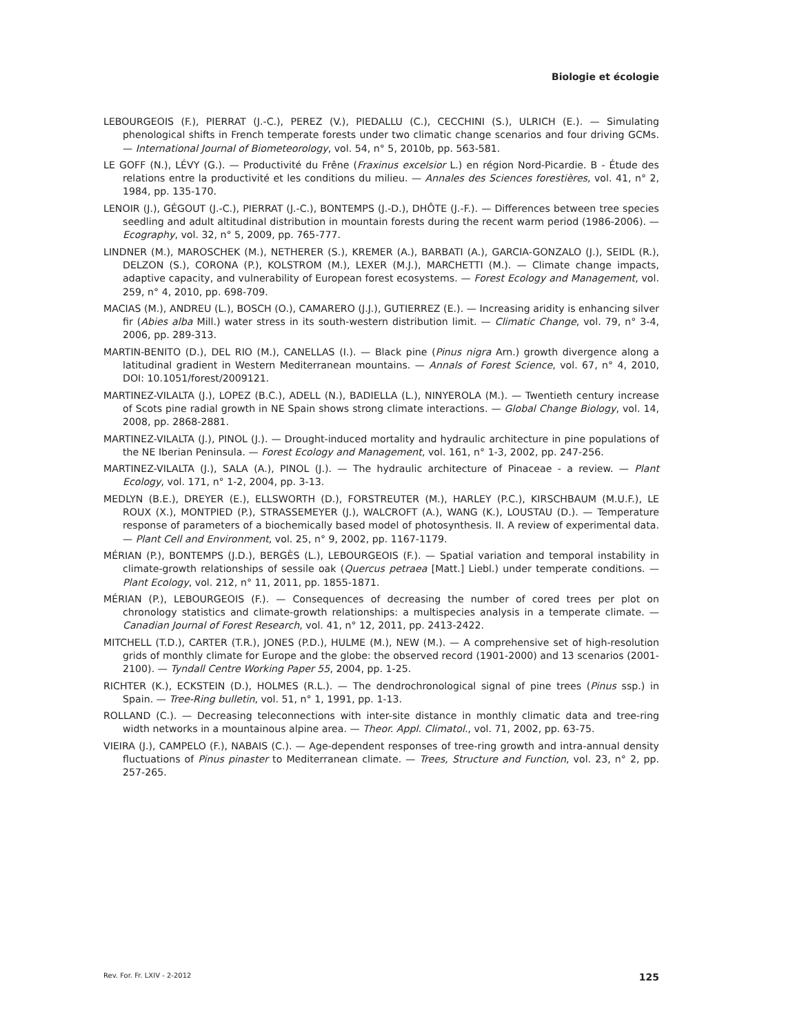Biologie et écologie
LEBOURGEOIS (F.), PIERRAT (J.-C.), PEREZ (V.), PIEDALLU (C.), CECCHINI (S.), ULRICH (E.). — Simulating phenological shifts in French temperate forests under two climatic change scenarios and four driving GCMs. — International Journal of Biometeorology, vol. 54, n° 5, 2010b, pp. 563-581.
LE GOFF (N.), LÉVY (G.). — Productivité du Frêne (Fraxinus excelsior L.) en région Nord-Picardie. B - Étude des relations entre la productivité et les conditions du milieu. — Annales des Sciences forestières, vol. 41, n° 2, 1984, pp. 135-170.
LENOIR (J.), GÉGOUT (J.-C.), PIERRAT (J.-C.), BONTEMPS (J.-D.), DHÔTE (J.-F.). — Differences between tree species seedling and adult altitudinal distribution in mountain forests during the recent warm period (1986-2006). — Ecography, vol. 32, n° 5, 2009, pp. 765-777.
LINDNER (M.), MAROSCHEK (M.), NETHERER (S.), KREMER (A.), BARBATI (A.), GARCIA-GONZALO (J.), SEIDL (R.), DELZON (S.), CORONA (P.), KOLSTROM (M.), LEXER (M.J.), MARCHETTI (M.). — Climate change impacts, adaptive capacity, and vulnerability of European forest ecosystems. — Forest Ecology and Management, vol. 259, n° 4, 2010, pp. 698-709.
MACIAS (M.), ANDREU (L.), BOSCH (O.), CAMARERO (J.J.), GUTIERREZ (E.). — Increasing aridity is enhancing silver fir (Abies alba Mill.) water stress in its south-western distribution limit. — Climatic Change, vol. 79, n° 3-4, 2006, pp. 289-313.
MARTIN-BENITO (D.), DEL RIO (M.), CANELLAS (I.). — Black pine (Pinus nigra Arn.) growth divergence along a latitudinal gradient in Western Mediterranean mountains. — Annals of Forest Science, vol. 67, n° 4, 2010, DOI: 10.1051/forest/2009121.
MARTINEZ-VILALTA (J.), LOPEZ (B.C.), ADELL (N.), BADIELLA (L.), NINYEROLA (M.). — Twentieth century increase of Scots pine radial growth in NE Spain shows strong climate interactions. — Global Change Biology, vol. 14, 2008, pp. 2868-2881.
MARTINEZ-VILALTA (J.), PINOL (J.). — Drought-induced mortality and hydraulic architecture in pine populations of the NE Iberian Peninsula. — Forest Ecology and Management, vol. 161, n° 1-3, 2002, pp. 247-256.
MARTINEZ-VILALTA (J.), SALA (A.), PINOL (J.). — The hydraulic architecture of Pinaceae - a review. — Plant Ecology, vol. 171, n° 1-2, 2004, pp. 3-13.
MEDLYN (B.E.), DREYER (E.), ELLSWORTH (D.), FORSTREUTER (M.), HARLEY (P.C.), KIRSCHBAUM (M.U.F.), LE ROUX (X.), MONTPIED (P.), STRASSEMEYER (J.), WALCROFT (A.), WANG (K.), LOUSTAU (D.). — Temperature response of parameters of a biochemically based model of photosynthesis. II. A review of experimental data. — Plant Cell and Environment, vol. 25, n° 9, 2002, pp. 1167-1179.
MÉRIAN (P.), BONTEMPS (J.D.), BERGÈS (L.), LEBOURGEOIS (F.). — Spatial variation and temporal instability in climate-growth relationships of sessile oak (Quercus petraea [Matt.] Liebl.) under temperate conditions. — Plant Ecology, vol. 212, n° 11, 2011, pp. 1855-1871.
MÉRIAN (P.), LEBOURGEOIS (F.). — Consequences of decreasing the number of cored trees per plot on chronology statistics and climate-growth relationships: a multispecies analysis in a temperate climate. — Canadian Journal of Forest Research, vol. 41, n° 12, 2011, pp. 2413-2422.
MITCHELL (T.D.), CARTER (T.R.), JONES (P.D.), HULME (M.), NEW (M.). — A comprehensive set of high-resolution grids of monthly climate for Europe and the globe: the observed record (1901-2000) and 13 scenarios (2001-2100). — Tyndall Centre Working Paper 55, 2004, pp. 1-25.
RICHTER (K.), ECKSTEIN (D.), HOLMES (R.L.). — The dendrochronological signal of pine trees (Pinus ssp.) in Spain. — Tree-Ring bulletin, vol. 51, n° 1, 1991, pp. 1-13.
ROLLAND (C.). — Decreasing teleconnections with inter-site distance in monthly climatic data and tree-ring width networks in a mountainous alpine area. — Theor. Appl. Climatol., vol. 71, 2002, pp. 63-75.
VIEIRA (J.), CAMPELO (F.), NABAIS (C.). — Age-dependent responses of tree-ring growth and intra-annual density fluctuations of Pinus pinaster to Mediterranean climate. — Trees, Structure and Function, vol. 23, n° 2, pp. 257-265.
Rev. For. Fr. LXIV - 2-2012 125